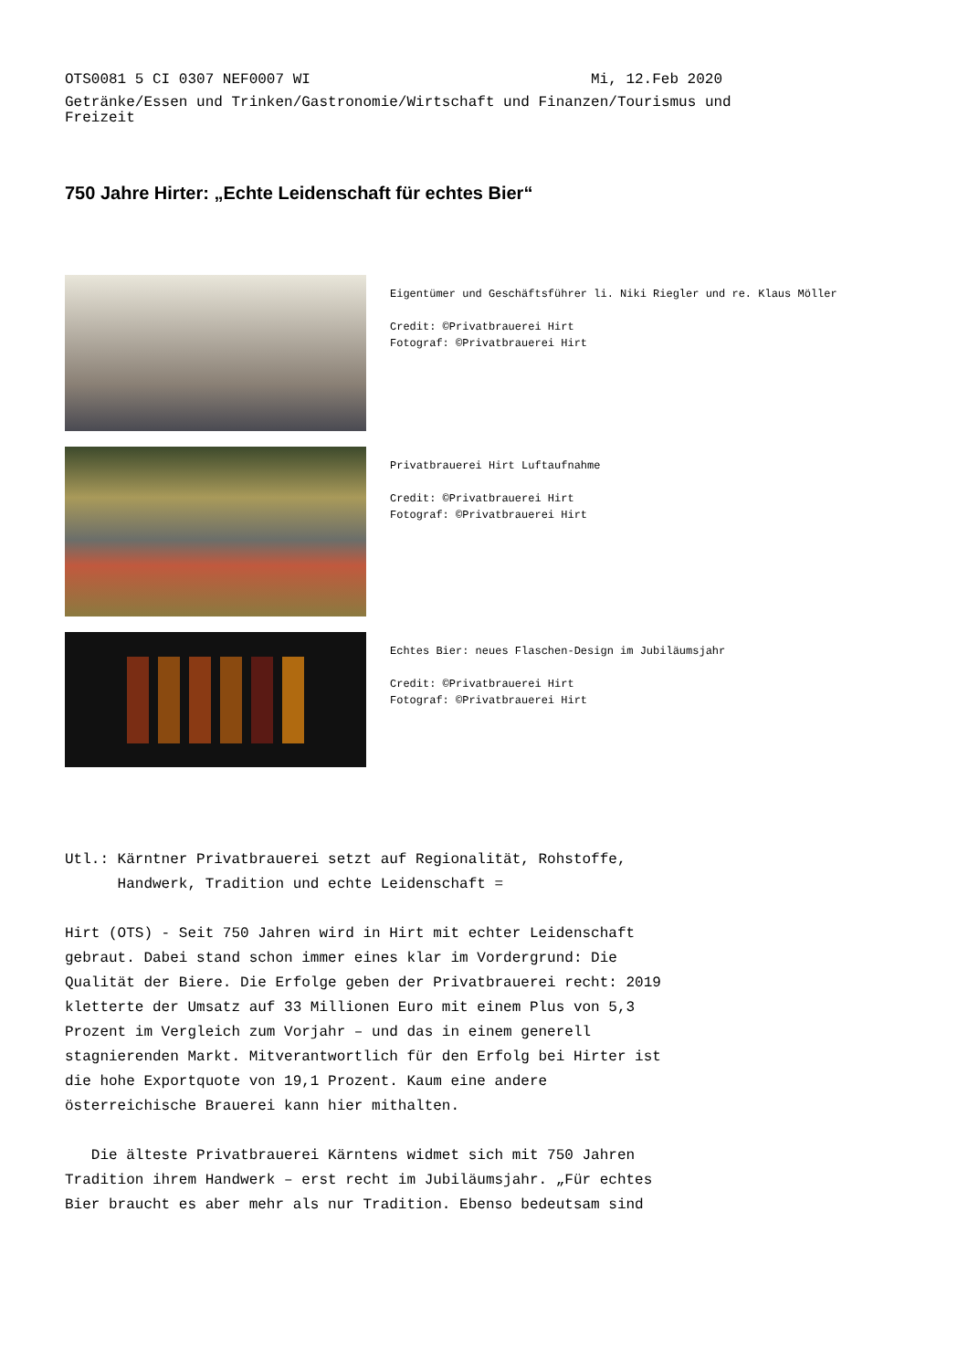OTS0081 5 CI 0307 NEF0007 WI Mi, 12.Feb 2020
Getränke/Essen und Trinken/Gastronomie/Wirtschaft und Finanzen/Tourismus und Freizeit
750 Jahre Hirter: „Echte Leidenschaft für echtes Bier“
Eigentümer und Geschäftsführer li. Niki Riegler und re. Klaus Möller
Credit: ©Privatbrauerei Hirt
Fotograf: ©Privatbrauerei Hirt
Privatbrauerei Hirt Luftaufnahme
Credit: ©Privatbrauerei Hirt
Fotograf: ©Privatbrauerei Hirt
Echtes Bier: neues Flaschen-Design im Jubiläumsjahr
Credit: ©Privatbrauerei Hirt
Fotograf: ©Privatbrauerei Hirt
Utl.: Kärntner Privatbrauerei setzt auf Regionalität, Rohstoffe,
Handwerk, Tradition und echte Leidenschaft =
Hirt (OTS) - Seit 750 Jahren wird in Hirt mit echter Leidenschaft
gebraut. Dabei stand schon immer eines klar im Vordergrund: Die
Qualität der Biere. Die Erfolge geben der Privatbrauerei recht: 2019
kletterte der Umsatz auf 33 Millionen Euro mit einem Plus von 5,3
Prozent im Vergleich zum Vorjahr – und das in einem generell
stagnierenden Markt. Mitverantwortlich für den Erfolg bei Hirter ist
die hohe Exportquote von 19,1 Prozent. Kaum eine andere
österreichische Brauerei kann hier mithalten.
Die älteste Privatbrauerei Kärntens widmet sich mit 750 Jahren
Tradition ihrem Handwerk – erst recht im Jubiläumsjahr. „Für echtes
Bier braucht es aber mehr als nur Tradition. Ebenso bedeutsam sind